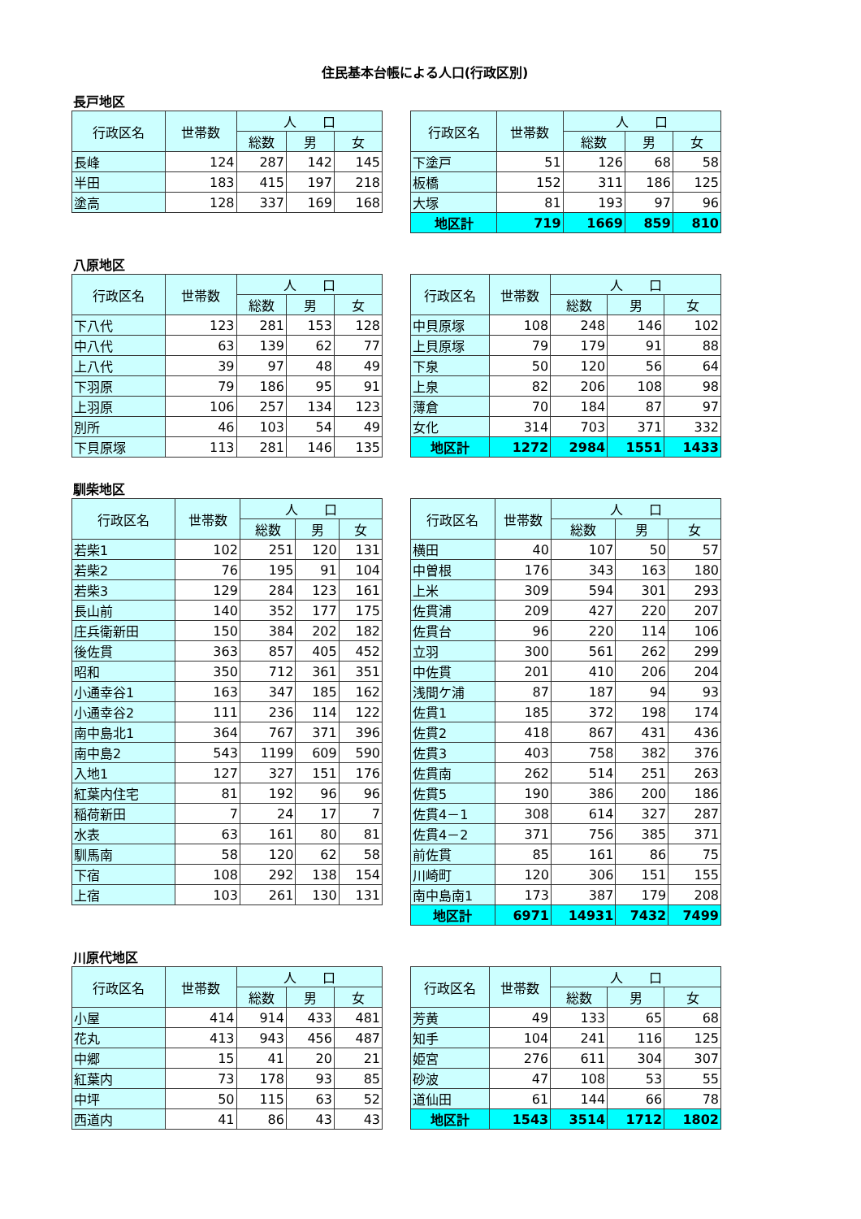住民基本台帳による人口(行政区別)
長戸地区
| 行政区名 | 世帯数 | 人 口 | | |
| --- | --- | --- | --- | --- |
| | | 総数 | 男 | 女 |
| 長峰 | 124 | 287 | 142 | 145 |
| 半田 | 183 | 415 | 197 | 218 |
| 塗高 | 128 | 337 | 169 | 168 |
| 行政区名 | 世帯数 | 人 口 | | |
| --- | --- | --- | --- | --- |
| | | 総数 | 男 | 女 |
| 下塗戸 | 51 | 126 | 68 | 58 |
| 板橋 | 152 | 311 | 186 | 125 |
| 大塚 | 81 | 193 | 97 | 96 |
| 地区計 | 719 | 1669 | 859 | 810 |
八原地区
| 行政区名 | 世帯数 | 人 口 | | |
| --- | --- | --- | --- | --- |
| | | 総数 | 男 | 女 |
| 下八代 | 123 | 281 | 153 | 128 |
| 中八代 | 63 | 139 | 62 | 77 |
| 上八代 | 39 | 97 | 48 | 49 |
| 下羽原 | 79 | 186 | 95 | 91 |
| 上羽原 | 106 | 257 | 134 | 123 |
| 別所 | 46 | 103 | 54 | 49 |
| 下貝原塚 | 113 | 281 | 146 | 135 |
| 行政区名 | 世帯数 | 人 口 | | |
| --- | --- | --- | --- | --- |
| | | 総数 | 男 | 女 |
| 中貝原塚 | 108 | 248 | 146 | 102 |
| 上貝原塚 | 79 | 179 | 91 | 88 |
| 下泉 | 50 | 120 | 56 | 64 |
| 上泉 | 82 | 206 | 108 | 98 |
| 薄倉 | 70 | 184 | 87 | 97 |
| 女化 | 314 | 703 | 371 | 332 |
| 地区計 | 1272 | 2984 | 1551 | 1433 |
馴柴地区
| 行政区名 | 世帯数 | 人 口 | | |
| --- | --- | --- | --- | --- |
| | | 総数 | 男 | 女 |
| 若柴1 | 102 | 251 | 120 | 131 |
| 若柴2 | 76 | 195 | 91 | 104 |
| 若柴3 | 129 | 284 | 123 | 161 |
| 長山前 | 140 | 352 | 177 | 175 |
| 庄兵衛新田 | 150 | 384 | 202 | 182 |
| 後佐貫 | 363 | 857 | 405 | 452 |
| 昭和 | 350 | 712 | 361 | 351 |
| 小通幸谷1 | 163 | 347 | 185 | 162 |
| 小通幸谷2 | 111 | 236 | 114 | 122 |
| 南中島北1 | 364 | 767 | 371 | 396 |
| 南中島2 | 543 | 1199 | 609 | 590 |
| 入地1 | 127 | 327 | 151 | 176 |
| 紅葉内住宅 | 81 | 192 | 96 | 96 |
| 稲荷新田 | 7 | 24 | 17 | 7 |
| 水表 | 63 | 161 | 80 | 81 |
| 馴馬南 | 58 | 120 | 62 | 58 |
| 下宿 | 108 | 292 | 138 | 154 |
| 上宿 | 103 | 261 | 130 | 131 |
| 行政区名 | 世帯数 | 人 口 | | |
| --- | --- | --- | --- | --- |
| | | 総数 | 男 | 女 |
| 横田 | 40 | 107 | 50 | 57 |
| 中曽根 | 176 | 343 | 163 | 180 |
| 上米 | 309 | 594 | 301 | 293 |
| 佐貫浦 | 209 | 427 | 220 | 207 |
| 佐貫台 | 96 | 220 | 114 | 106 |
| 立羽 | 300 | 561 | 262 | 299 |
| 中佐貫 | 201 | 410 | 206 | 204 |
| 浅間ケ浦 | 87 | 187 | 94 | 93 |
| 佐貫1 | 185 | 372 | 198 | 174 |
| 佐貫2 | 418 | 867 | 431 | 436 |
| 佐貫3 | 403 | 758 | 382 | 376 |
| 佐貫南 | 262 | 514 | 251 | 263 |
| 佐貫5 | 190 | 386 | 200 | 186 |
| 佐貫4－1 | 308 | 614 | 327 | 287 |
| 佐貫4－2 | 371 | 756 | 385 | 371 |
| 前佐貫 | 85 | 161 | 86 | 75 |
| 川崎町 | 120 | 306 | 151 | 155 |
| 南中島南1 | 173 | 387 | 179 | 208 |
| 地区計 | 6971 | 14931 | 7432 | 7499 |
川原代地区
| 行政区名 | 世帯数 | 人 口 | | |
| --- | --- | --- | --- | --- |
| | | 総数 | 男 | 女 |
| 小屋 | 414 | 914 | 433 | 481 |
| 花丸 | 413 | 943 | 456 | 487 |
| 中郷 | 15 | 41 | 20 | 21 |
| 紅葉内 | 73 | 178 | 93 | 85 |
| 中坪 | 50 | 115 | 63 | 52 |
| 西道内 | 41 | 86 | 43 | 43 |
| 行政区名 | 世帯数 | 人 口 | | |
| --- | --- | --- | --- | --- |
| | | 総数 | 男 | 女 |
| 芳黄 | 49 | 133 | 65 | 68 |
| 知手 | 104 | 241 | 116 | 125 |
| 姫宮 | 276 | 611 | 304 | 307 |
| 砂波 | 47 | 108 | 53 | 55 |
| 道仙田 | 61 | 144 | 66 | 78 |
| 地区計 | 1543 | 3514 | 1712 | 1802 |